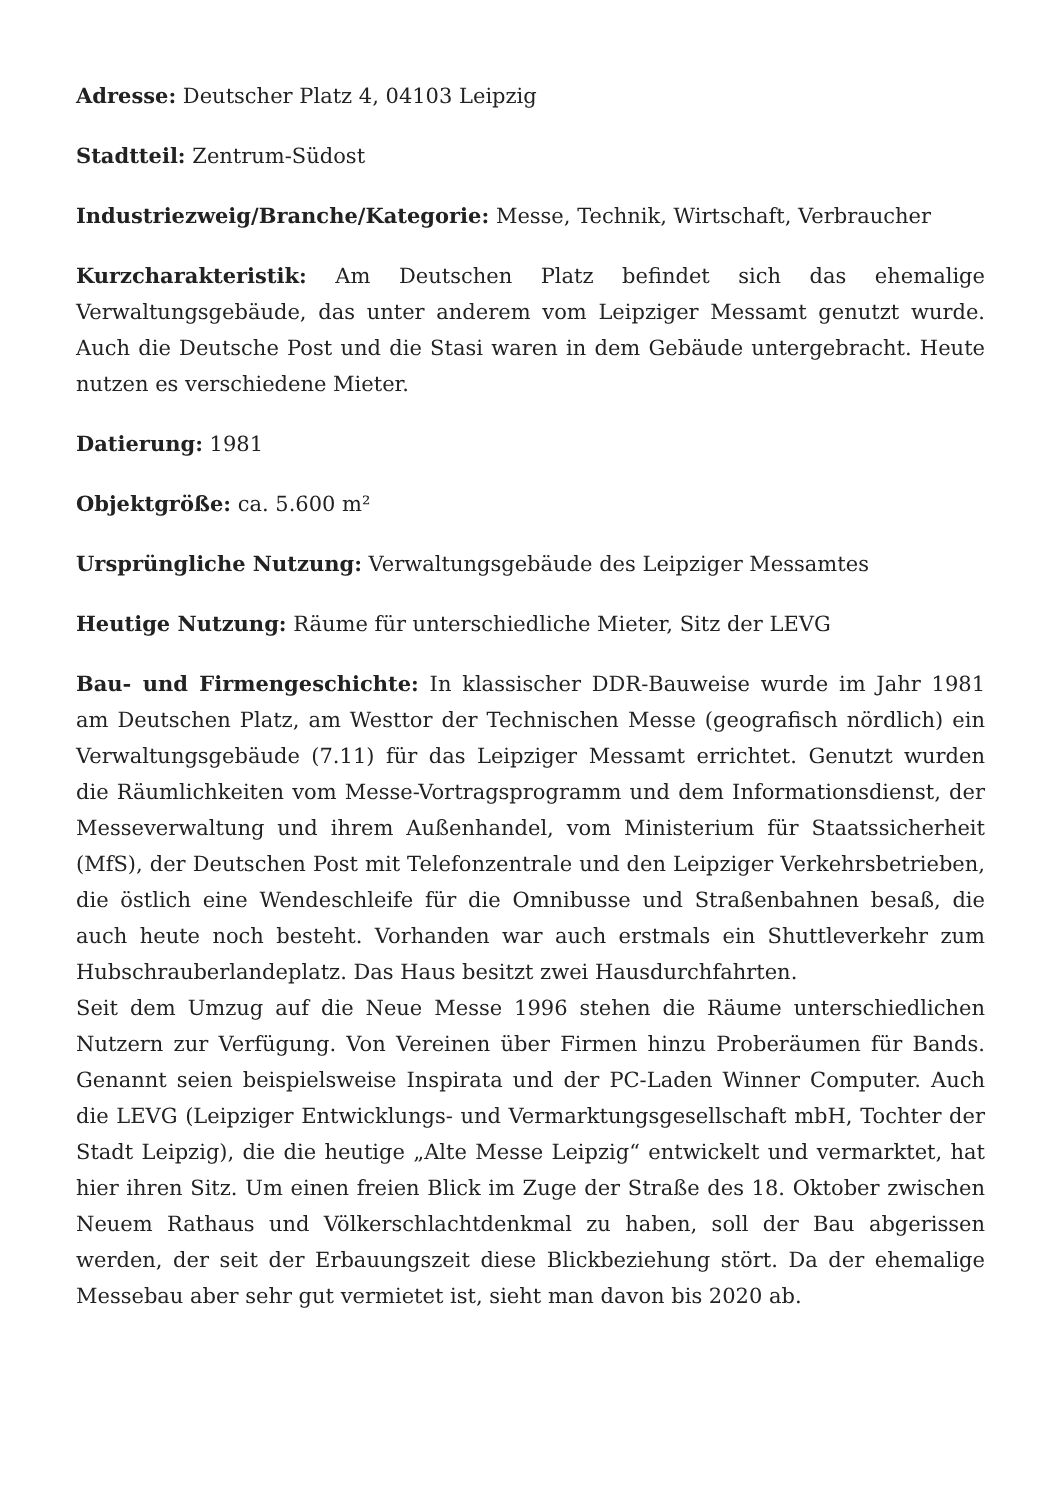Adresse: Deutscher Platz 4, 04103 Leipzig
Stadtteil: Zentrum-Südost
Industriezweig/Branche/Kategorie: Messe, Technik, Wirtschaft, Verbraucher
Kurzcharakteristik: Am Deutschen Platz befindet sich das ehemalige Verwaltungsgebäude, das unter anderem vom Leipziger Messamt genutzt wurde. Auch die Deutsche Post und die Stasi waren in dem Gebäude untergebracht. Heute nutzen es verschiedene Mieter.
Datierung: 1981
Objektgröße: ca. 5.600 m²
Ursprüngliche Nutzung: Verwaltungsgebäude des Leipziger Messamtes
Heutige Nutzung: Räume für unterschiedliche Mieter, Sitz der LEVG
Bau- und Firmengeschichte: In klassischer DDR-Bauweise wurde im Jahr 1981 am Deutschen Platz, am Westtor der Technischen Messe (geografisch nördlich) ein Verwaltungsgebäude (7.11) für das Leipziger Messamt errichtet. Genutzt wurden die Räumlichkeiten vom Messe-Vortragsprogramm und dem Informationsdienst, der Messeverwaltung und ihrem Außenhandel, vom Ministerium für Staatssicherheit (MfS), der Deutschen Post mit Telefonzentrale und den Leipziger Verkehrsbetrieben, die östlich eine Wendeschleife für die Omnibusse und Straßenbahnen besaß, die auch heute noch besteht. Vorhanden war auch erstmals ein Shuttleverkehr zum Hubschrauberlandeplatz. Das Haus besitzt zwei Hausdurchfahrten.
Seit dem Umzug auf die Neue Messe 1996 stehen die Räume unterschiedlichen Nutzern zur Verfügung. Von Vereinen über Firmen hinzu Proberäumen für Bands. Genannt seien beispielsweise Inspirata und der PC-Laden Winner Computer. Auch die LEVG (Leipziger Entwicklungs- und Vermarktungsgesellschaft mbH, Tochter der Stadt Leipzig), die die heutige „Alte Messe Leipzig“ entwickelt und vermarktet, hat hier ihren Sitz. Um einen freien Blick im Zuge der Straße des 18. Oktober zwischen Neuem Rathaus und Völkerschlachtdenkmal zu haben, soll der Bau abgerissen werden, der seit der Erbauungszeit diese Blickbeziehung stört. Da der ehemalige Messebau aber sehr gut vermietet ist, sieht man davon bis 2020 ab.